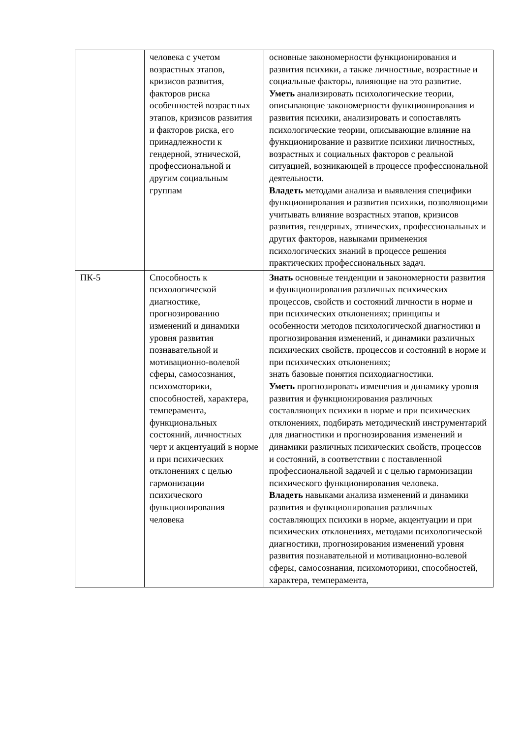| | человека с учетом возрастных этапов, кризисов развития, факторов риска особенностей возрастных этапов, кризисов развития и факторов риска, его принадлежности к гендерной, этнической, профессиональной и другим социальным группам | основные закономерности функционирования и развития психики, а также личностные, возрастные и социальные факторы, влияющие на это развитие. Уметь анализировать психологические теории, описывающие закономерности функционирования и развития психики, анализировать и сопоставлять психологические теории, описывающие влияние на функционирование и развитие психики личностных, возрастных и социальных факторов с реальной ситуацией, возникающей в процессе профессиональной деятельности. Владеть методами анализа и выявления специфики функционирования и развития психики, позволяющими учитывать влияние возрастных этапов, кризисов развития, гендерных, этнических, профессиональных и других факторов, навыками применения психологических знаний в процессе решения практических профессиональных задач. |
| ПК-5 | Способность к психологической диагностике, прогнозированию изменений и динамики уровня развития познавательной и мотивационно-волевой сферы, самосознания, психомоторики, способностей, характера, темперамента, функциональных состояний, личностных черт и акцентуаций в норме и при психических отклонениях с целью гармонизации психического функционирования человека | Знать основные тенденции и закономерности развития и функционирования различных психических процессов, свойств и состояний личности в норме и при психических отклонениях; принципы и особенности методов психологической диагностики и прогнозирования изменений, и динамики различных психических свойств, процессов и состояний в норме и при психических отклонениях; знать базовые понятия психодиагностики. Уметь прогнозировать изменения и динамику уровня развития и функционирования различных составляющих психики в норме и при психических отклонениях, подбирать методический инструментарий для диагностики и прогнозирования изменений и динамики различных психических свойств, процессов и состояний, в соответствии с поставленной профессиональной задачей и с целью гармонизации психического функционирования человека. Владеть навыками анализа изменений и динамики развития и функционирования различных составляющих психики в норме, акцентуации и при психических отклонениях, методами психологической диагностики, прогнозирования изменений уровня развития познавательной и мотивационно-волевой сферы, самосознания, психомоторики, способностей, характера, темперамента, |